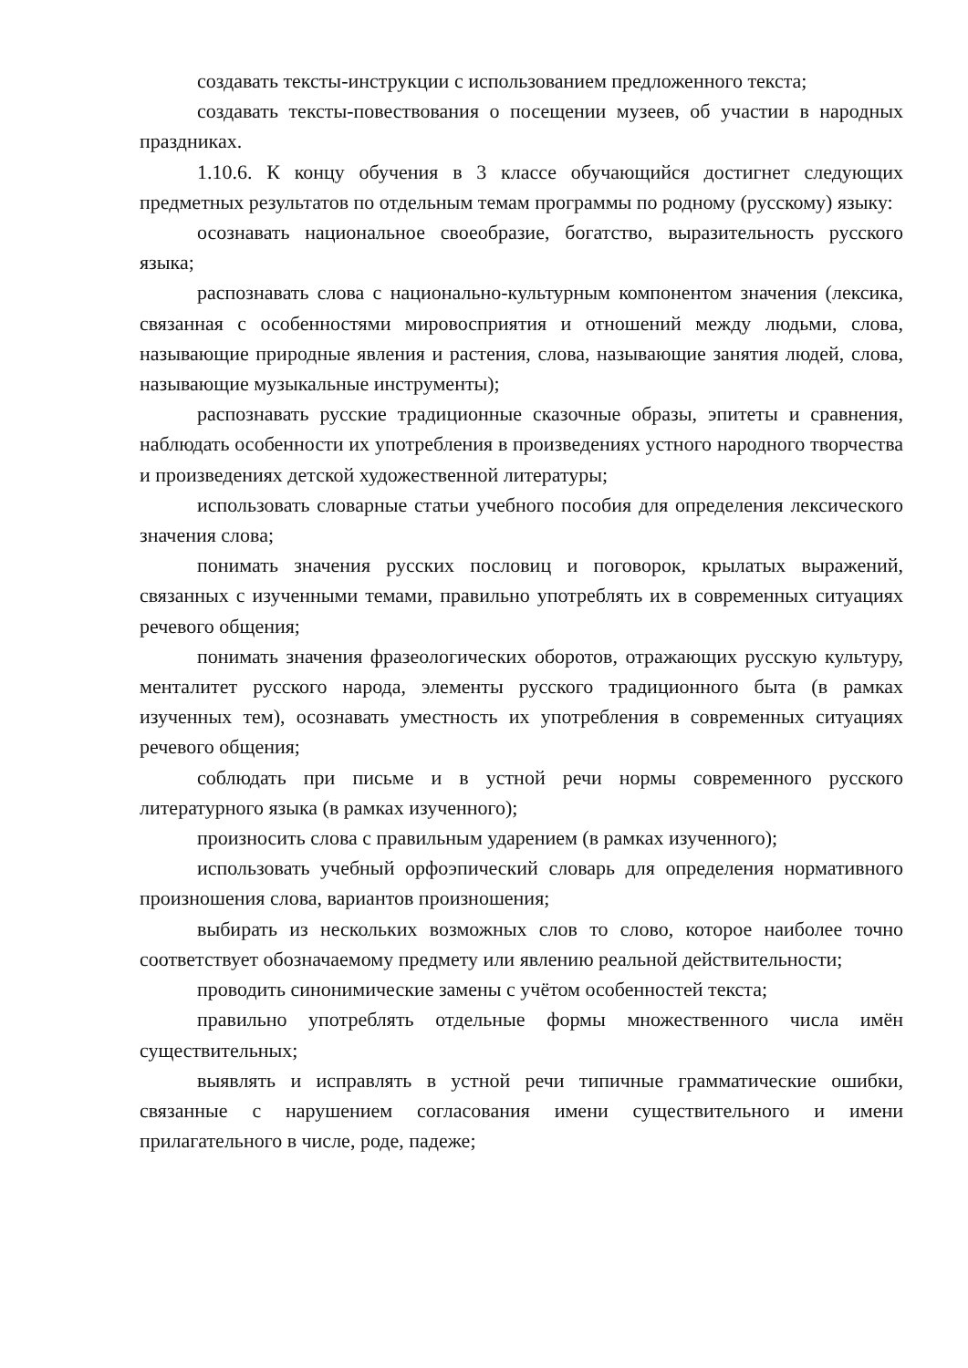создавать тексты-инструкции с использованием предложенного текста;
создавать тексты-повествования о посещении музеев, об участии в народных праздниках.
1.10.6. К концу обучения в 3 классе обучающийся достигнет следующих предметных результатов по отдельным темам программы по родному (русскому) языку:
осознавать национальное своеобразие, богатство, выразительность русского языка;
распознавать слова с национально-культурным компонентом значения (лексика, связанная с особенностями мировосприятия и отношений между людьми, слова, называющие природные явления и растения, слова, называющие занятия людей, слова, называющие музыкальные инструменты);
распознавать русские традиционные сказочные образы, эпитеты и сравнения, наблюдать особенности их употребления в произведениях устного народного творчества и произведениях детской художественной литературы;
использовать словарные статьи учебного пособия для определения лексического значения слова;
понимать значения русских пословиц и поговорок, крылатых выражений, связанных с изученными темами, правильно употреблять их в современных ситуациях речевого общения;
понимать значения фразеологических оборотов, отражающих русскую культуру, менталитет русского народа, элементы русского традиционного быта (в рамках изученных тем), осознавать уместность их употребления в современных ситуациях речевого общения;
соблюдать при письме и в устной речи нормы современного русского литературного языка (в рамках изученного);
произносить слова с правильным ударением (в рамках изученного);
использовать учебный орфоэпический словарь для определения нормативного произношения слова, вариантов произношения;
выбирать из нескольких возможных слов то слово, которое наиболее точно соответствует обозначаемому предмету или явлению реальной действительности;
проводить синонимические замены с учётом особенностей текста;
правильно употреблять отдельные формы множественного числа имён существительных;
выявлять и исправлять в устной речи типичные грамматические ошибки, связанные с нарушением согласования имени существительного и имени прилагательного в числе, роде, падеже;